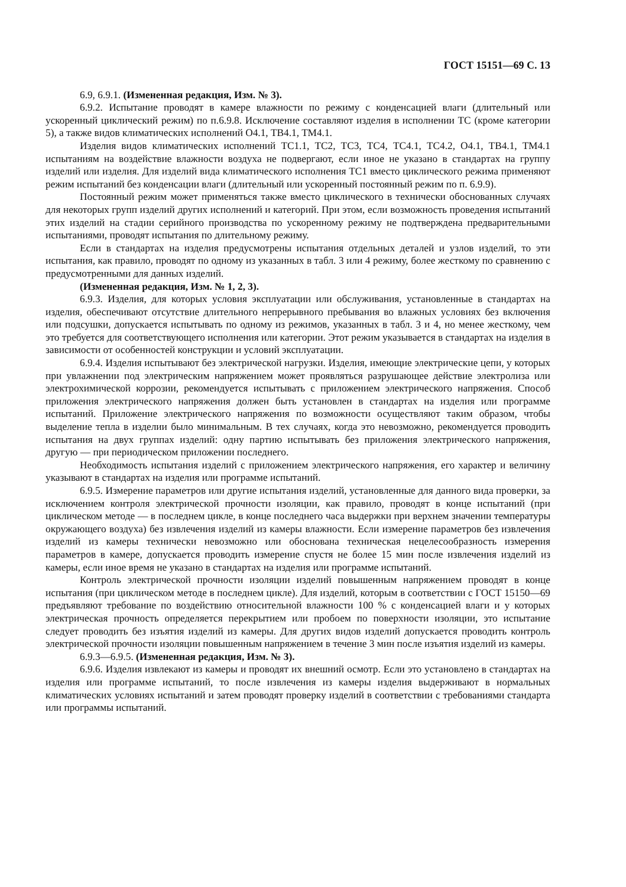ГОСТ 15151—69 С. 13
6.9, 6.9.1. (Измененная редакция, Изм. № 3).
6.9.2. Испытание проводят в камере влажности по режиму с конденсацией влаги (длительный или ускоренный циклический режим) по п.6.9.8. Исключение составляют изделия в исполнении ТС (кроме категории 5), а также видов климатических исполнений О4.1, ТВ4.1, ТМ4.1.
Изделия видов климатических исполнений ТС1.1, ТС2, ТС3, ТС4, ТС4.1, ТС4.2, О4.1, ТВ4.1, ТМ4.1 испытаниям на воздействие влажности воздуха не подвергают, если иное не указано в стандартах на группу изделий или изделия. Для изделий вида климатического исполнения ТС1 вместо циклического режима применяют режим испытаний без конденсации влаги (длительный или ускоренный постоянный режим по п. 6.9.9).
Постоянный режим может применяться также вместо циклического в технически обоснованных случаях для некоторых групп изделий других исполнений и категорий. При этом, если возможность проведения испытаний этих изделий на стадии серийного производства по ускоренному режиму не подтверждена предварительными испытаниями, проводят испытания по длительному режиму.
Если в стандартах на изделия предусмотрены испытания отдельных деталей и узлов изделий, то эти испытания, как правило, проводят по одному из указанных в табл. 3 или 4 режиму, более жесткому по сравнению с предусмотренными для данных изделий.
(Измененная редакция, Изм. № 1, 2, 3).
6.9.3. Изделия, для которых условия эксплуатации или обслуживания, установленные в стандартах на изделия, обеспечивают отсутствие длительного непрерывного пребывания во влажных условиях без включения или подсушки, допускается испытывать по одному из режимов, указанных в табл. 3 и 4, но менее жесткому, чем это требуется для соответствующего исполнения или категории. Этот режим указывается в стандартах на изделия в зависимости от особенностей конструкции и условий эксплуатации.
6.9.4. Изделия испытывают без электрической нагрузки. Изделия, имеющие электрические цепи, у которых при увлажнении под электрическим напряжением может проявляться разрушающее действие электролиза или электрохимической коррозии, рекомендуется испытывать с приложением электрического напряжения. Способ приложения электрического напряжения должен быть установлен в стандартах на изделия или программе испытаний. Приложение электрического напряжения по возможности осуществляют таким образом, чтобы выделение тепла в изделии было минимальным. В тех случаях, когда это невозможно, рекомендуется проводить испытания на двух группах изделий: одну партию испытывать без приложения электрического напряжения, другую — при периодическом приложении последнего.
Необходимость испытания изделий с приложением электрического напряжения, его характер и величину указывают в стандартах на изделия или программе испытаний.
6.9.5. Измерение параметров или другие испытания изделий, установленные для данного вида проверки, за исключением контроля электрической прочности изоляции, как правило, проводят в конце испытаний (при циклическом методе — в последнем цикле, в конце последнего часа выдержки при верхнем значении температуры окружающего воздуха) без извлечения изделий из камеры влажности. Если измерение параметров без извлечения изделий из камеры технически невозможно или обоснована техническая нецелесообразность измерения параметров в камере, допускается проводить измерение спустя не более 15 мин после извлечения изделий из камеры, если иное время не указано в стандартах на изделия или программе испытаний.
Контроль электрической прочности изоляции изделий повышенным напряжением проводят в конце испытания (при циклическом методе в последнем цикле). Для изделий, которым в соответствии с ГОСТ 15150—69 предъявляют требование по воздействию относительной влажности 100 % с конденсацией влаги и у которых электрическая прочность определяется перекрытием или пробоем по поверхности изоляции, это испытание следует проводить без изъятия изделий из камеры. Для других видов изделий допускается проводить контроль электрической прочности изоляции повышенным напряжением в течение 3 мин после изъятия изделий из камеры.
6.9.3—6.9.5. (Измененная редакция, Изм. № 3).
6.9.6. Изделия извлекают из камеры и проводят их внешний осмотр. Если это установлено в стандартах на изделия или программе испытаний, то после извлечения из камеры изделия выдерживают в нормальных климатических условиях испытаний и затем проводят проверку изделий в соответствии с требованиями стандарта или программы испытаний.